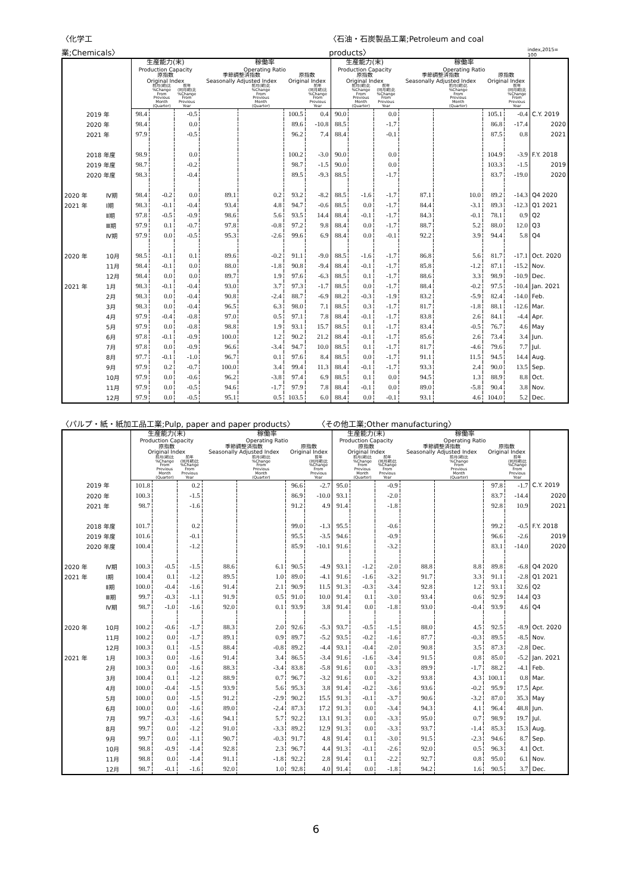〈化学工業;Chemicals〉 〈石油・石炭製品工業;Petroleum and coal products〉 index,2015= 100
| | | 生産能力(末) Production Capacity | | | 稼働率 Operating Ratio | | | | 生産能力(末) Production Capacity | | | 稼働率 Operating Ratio | | | | |
| --- | --- | --- | --- | --- | --- | --- | --- | --- | --- | --- | --- | --- | --- | --- | --- | --- |
| | | 原指数 Original Index | | | 季節調整済指数 Seasonally Adjusted Index | | 原指数 Original Index | | 原指数 Original Index | | | 季節調整済指数 Seasonally Adjusted Index | | 原指数 Original Index | | |
| | | | 前月(期)比 %Change From Previous Month (Quarter) | 前年 (同月期)比 %Change From Previous Year | | 前月(期)比 %Change From Previous Month (Quarter) | | 前年 (同月期)比 %Change From Previous Year | | 前月(期)比 %Change From Previous Month (Quarter) | 前年 (同月期)比 %Change From Previous Year | | 前月(期)比 %Change From Previous Month (Quarter) | | 前年 (同月期)比 %Change From Previous Year | |
| 2019 年 | | 98.4 | | -0.5 | | | 100.5 | 0.4 | 90.0 | | 0.0 | | | 105.1 | -0.4 | C.Y. 2019 |
| 2020 年 | | 98.4 | | 0.0 | | | 89.6 | -10.8 | 88.5 | | -1.7 | | | 86.8 | -17.4 | 2020 |
| 2021 年 | | 97.9 | | -0.5 | | | 96.2 | 7.4 | 88.4 | | -0.1 | | | 87.5 | 0.8 | 2021 |
| 2018 年度 | | 98.9 | | 0.0 | | | 100.2 | -3.0 | 90.0 | | 0.0 | | | 104.9 | -3.9 | F.Y. 2018 |
| 2019 年度 | | 98.7 | | -0.2 | | | 98.7 | -1.5 | 90.0 | | 0.0 | | | 103.3 | -1.5 | 2019 |
| 2020 年度 | | 98.3 | | -0.4 | | | 89.5 | -9.3 | 88.5 | | -1.7 | | | 83.7 | -19.0 | 2020 |
| 2020 年 | Ⅳ期 | 98.4 | -0.2 | 0.0 | 89.1 | 0.2 | 93.2 | -8.2 | 88.5 | -1.6 | -1.7 | 87.1 | 10.0 | 89.2 | -14.3 | Q4 2020 |
| 2021 年 | Ⅰ期 | 98.3 | -0.1 | -0.4 | 93.4 | 4.8 | 94.7 | -0.6 | 88.5 | 0.0 | -1.7 | 84.4 | -3.1 | 89.3 | -12.3 | Q1 2021 |
| | Ⅱ期 | 97.8 | -0.5 | -0.9 | 98.6 | 5.6 | 93.5 | 14.4 | 88.4 | -0.1 | -1.7 | 84.3 | -0.1 | 78.1 | 0.9 | Q2 |
| | Ⅲ期 | 97.9 | 0.1 | -0.7 | 97.8 | -0.8 | 97.2 | 9.8 | 88.4 | 0.0 | -1.7 | 88.7 | 5.2 | 88.0 | 12.0 | Q3 |
| | Ⅳ期 | 97.9 | 0.0 | -0.5 | 95.3 | -2.6 | 99.6 | 6.9 | 88.4 | 0.0 | -0.1 | 92.2 | 3.9 | 94.4 | 5.8 | Q4 |
| 2020 年 | 10月 | 98.5 | -0.1 | 0.1 | 89.6 | -0.2 | 91.1 | -9.0 | 88.5 | -1.6 | -1.7 | 86.8 | 5.6 | 81.7 | -17.1 | Oct. 2020 |
| | 11月 | 98.4 | -0.1 | 0.0 | 88.0 | -1.8 | 90.8 | -9.4 | 88.4 | -0.1 | -1.7 | 85.8 | -1.2 | 87.1 | -15.2 | Nov. |
| | 12月 | 98.4 | 0.0 | 0.0 | 89.7 | 1.9 | 97.6 | -6.3 | 88.5 | 0.1 | -1.7 | 88.6 | 3.3 | 98.9 | -10.9 | Dec. |
| 2021 年 | 1月 | 98.3 | -0.1 | -0.4 | 93.0 | 3.7 | 97.3 | -1.7 | 88.5 | 0.0 | -1.7 | 88.4 | -0.2 | 97.5 | -10.4 | Jan. 2021 |
| | 2月 | 98.3 | 0.0 | -0.4 | 90.8 | -2.4 | 88.7 | -6.9 | 88.2 | -0.3 | -1.9 | 83.2 | -5.9 | 82.4 | -14.0 | Feb. |
| | 3月 | 98.3 | 0.0 | -0.4 | 96.5 | 6.3 | 98.0 | 7.1 | 88.5 | 0.3 | -1.7 | 81.7 | -1.8 | 88.1 | -12.6 | Mar. |
| | 4月 | 97.9 | -0.4 | -0.8 | 97.0 | 0.5 | 97.1 | 7.8 | 88.4 | -0.1 | -1.7 | 83.8 | 2.6 | 84.1 | -4.4 | Apr. |
| | 5月 | 97.9 | 0.0 | -0.8 | 98.8 | 1.9 | 93.1 | 15.7 | 88.5 | 0.1 | -1.7 | 83.4 | -0.5 | 76.7 | 4.6 | May |
| | 6月 | 97.8 | -0.1 | -0.9 | 100.0 | 1.2 | 90.2 | 21.2 | 88.4 | -0.1 | -1.7 | 85.6 | 2.6 | 73.4 | 3.4 | Jun. |
| | 7月 | 97.8 | 0.0 | -0.9 | 96.6 | -3.4 | 94.7 | 10.0 | 88.5 | 0.1 | -1.7 | 81.7 | -4.6 | 79.6 | 7.7 | Jul. |
| | 8月 | 97.7 | -0.1 | -1.0 | 96.7 | 0.1 | 97.6 | 8.4 | 88.5 | 0.0 | -1.7 | 91.1 | 11.5 | 94.5 | 14.4 | Aug. |
| | 9月 | 97.9 | 0.2 | -0.7 | 100.0 | 3.4 | 99.4 | 11.3 | 88.4 | -0.1 | -1.7 | 93.3 | 2.4 | 90.0 | 13.5 | Sep. |
| | 10月 | 97.9 | 0.0 | -0.6 | 96.2 | -3.8 | 97.4 | 6.9 | 88.5 | 0.1 | 0.0 | 94.5 | 1.3 | 88.9 | 8.8 | Oct. |
| | 11月 | 97.9 | 0.0 | -0.5 | 94.6 | -1.7 | 97.9 | 7.8 | 88.4 | -0.1 | 0.0 | 89.0 | -5.8 | 90.4 | 3.8 | Nov. |
| | 12月 | 97.9 | 0.0 | -0.5 | 95.1 | 0.5 | 103.5 | 6.0 | 88.4 | 0.0 | -0.1 | 93.1 | 4.6 | 104.0 | 5.2 | Dec. |
〈パルプ・紙・紙加工品工業;Pulp, paper and paper products〉 〈その他工業;Other manufacturing〉
| | | 生産能力(末) Production Capacity | | | 稼働率 Operating Ratio | | | | 生産能力(末) Production Capacity | | | 稼働率 Operating Ratio | | | | |
| --- | --- | --- | --- | --- | --- | --- | --- | --- | --- | --- | --- | --- | --- | --- | --- | --- |
| | | 原指数 Original Index | | | 季節調整済指数 Seasonally Adjusted Index | | 原指数 Original Index | | 原指数 Original Index | | | 季節調整済指数 Seasonally Adjusted Index | | 原指数 Original Index | | |
| | | | 前月(期)比 %Change From Previous Month (Quarter) | 前年 (同月期)比 %Change From Previous Year | | 前月(期)比 %Change From Previous Month (Quarter) | | 前年 (同月期)比 %Change From Previous Year | | 前月(期)比 %Change From Previous Month (Quarter) | 前年 (同月期)比 %Change From Previous Year | | 前月(期)比 %Change From Previous Month (Quarter) | | 前年 (同月期)比 %Change From Previous Year | |
| 2019 年 | | 101.8 | | 0.2 | | | 96.6 | -2.7 | 95.0 | | -0.9 | | | 97.8 | -1.7 | C.Y. 2019 |
| 2020 年 | | 100.3 | | -1.5 | | | 86.9 | -10.0 | 93.1 | | -2.0 | | | 83.7 | -14.4 | 2020 |
| 2021 年 | | 98.7 | | -1.6 | | | 91.2 | 4.9 | 91.4 | | -1.8 | | | 92.8 | 10.9 | 2021 |
| 2018 年度 | | 101.7 | | 0.2 | | | 99.0 | -1.3 | 95.5 | | -0.6 | | | 99.2 | -0.5 | F.Y. 2018 |
| 2019 年度 | | 101.6 | | -0.1 | | | 95.5 | -3.5 | 94.6 | | -0.9 | | | 96.6 | -2.6 | 2019 |
| 2020 年度 | | 100.4 | | -1.2 | | | 85.9 | -10.1 | 91.6 | | -3.2 | | | 83.1 | -14.0 | 2020 |
| 2020 年 | Ⅳ期 | 100.3 | -0.5 | -1.5 | 88.6 | 6.1 | 90.5 | -4.9 | 93.1 | -1.2 | -2.0 | 88.8 | 8.8 | 89.8 | -6.8 | Q4 2020 |
| 2021 年 | Ⅰ期 | 100.4 | 0.1 | -1.2 | 89.5 | 1.0 | 89.0 | -4.1 | 91.6 | -1.6 | -3.2 | 91.7 | 3.3 | 91.1 | -2.8 | Q1 2021 |
| | Ⅱ期 | 100.0 | -0.4 | -1.6 | 91.4 | 2.1 | 90.9 | 11.5 | 91.3 | -0.3 | -3.4 | 92.8 | 1.2 | 93.1 | 32.6 | Q2 |
| | Ⅲ期 | 99.7 | -0.3 | -1.1 | 91.9 | 0.5 | 91.0 | 10.0 | 91.4 | 0.1 | -3.0 | 93.4 | 0.6 | 92.9 | 14.4 | Q3 |
| | Ⅳ期 | 98.7 | -1.0 | -1.6 | 92.0 | 0.1 | 93.9 | 3.8 | 91.4 | 0.0 | -1.8 | 93.0 | -0.4 | 93.9 | 4.6 | Q4 |
| 2020 年 | 10月 | 100.2 | -0.6 | -1.7 | 88.3 | 2.0 | 92.6 | -5.3 | 93.7 | -0.5 | -1.5 | 88.0 | 4.5 | 92.5 | -8.9 | Oct. 2020 |
| | 11月 | 100.2 | 0.0 | -1.7 | 89.1 | 0.9 | 89.7 | -5.2 | 93.5 | -0.2 | -1.6 | 87.7 | -0.3 | 89.5 | -8.5 | Nov. |
| | 12月 | 100.3 | 0.1 | -1.5 | 88.4 | -0.8 | 89.2 | -4.4 | 93.1 | -0.4 | -2.0 | 90.8 | 3.5 | 87.3 | -2.8 | Dec. |
| 2021 年 | 1月 | 100.3 | 0.0 | -1.6 | 91.4 | 3.4 | 86.5 | -3.4 | 91.6 | -1.6 | -3.4 | 91.5 | 0.8 | 85.0 | -5.2 | Jan. 2021 |
| | 2月 | 100.3 | 0.0 | -1.6 | 88.3 | -3.4 | 83.8 | -5.8 | 91.6 | 0.0 | -3.3 | 89.9 | -1.7 | 88.2 | -4.1 | Feb. |
| | 3月 | 100.4 | 0.1 | -1.2 | 88.9 | 0.7 | 96.7 | -3.2 | 91.6 | 0.0 | -3.2 | 93.8 | 4.3 | 100.1 | 0.8 | Mar. |
| | 4月 | 100.0 | -0.4 | -1.5 | 93.9 | 5.6 | 95.3 | 3.8 | 91.4 | -0.2 | -3.6 | 93.6 | -0.2 | 95.9 | 17.5 | Apr. |
| | 5月 | 100.0 | 0.0 | -1.5 | 91.2 | -2.9 | 90.2 | 15.5 | 91.3 | -0.1 | -3.7 | 90.6 | -3.2 | 87.0 | 35.3 | May |
| | 6月 | 100.0 | 0.0 | -1.6 | 89.0 | -2.4 | 87.3 | 17.2 | 91.3 | 0.0 | -3.4 | 94.3 | 4.1 | 96.4 | 48.8 | Jun. |
| | 7月 | 99.7 | -0.3 | -1.6 | 94.1 | 5.7 | 92.2 | 13.1 | 91.3 | 0.0 | -3.3 | 95.0 | 0.7 | 98.9 | 19.7 | Jul. |
| | 8月 | 99.7 | 0.0 | -1.2 | 91.0 | -3.3 | 89.2 | 12.9 | 91.3 | 0.0 | -3.3 | 93.7 | -1.4 | 85.3 | 15.3 | Aug. |
| | 9月 | 99.7 | 0.0 | -1.1 | 90.7 | -0.3 | 91.7 | 4.8 | 91.4 | 0.1 | -3.0 | 91.5 | -2.3 | 94.6 | 8.7 | Sep. |
| | 10月 | 98.8 | -0.9 | -1.4 | 92.8 | 2.3 | 96.7 | 4.4 | 91.3 | -0.1 | -2.6 | 92.0 | 0.5 | 96.3 | 4.1 | Oct. |
| | 11月 | 98.8 | 0.0 | -1.4 | 91.1 | -1.8 | 92.2 | 2.8 | 91.4 | 0.1 | -2.2 | 92.7 | 0.8 | 95.0 | 6.1 | Nov. |
| | 12月 | 98.7 | -0.1 | -1.6 | 92.0 | 1.0 | 92.8 | 4.0 | 91.4 | 0.0 | -1.8 | 94.2 | 1.6 | 90.5 | 3.7 | Dec. |
6